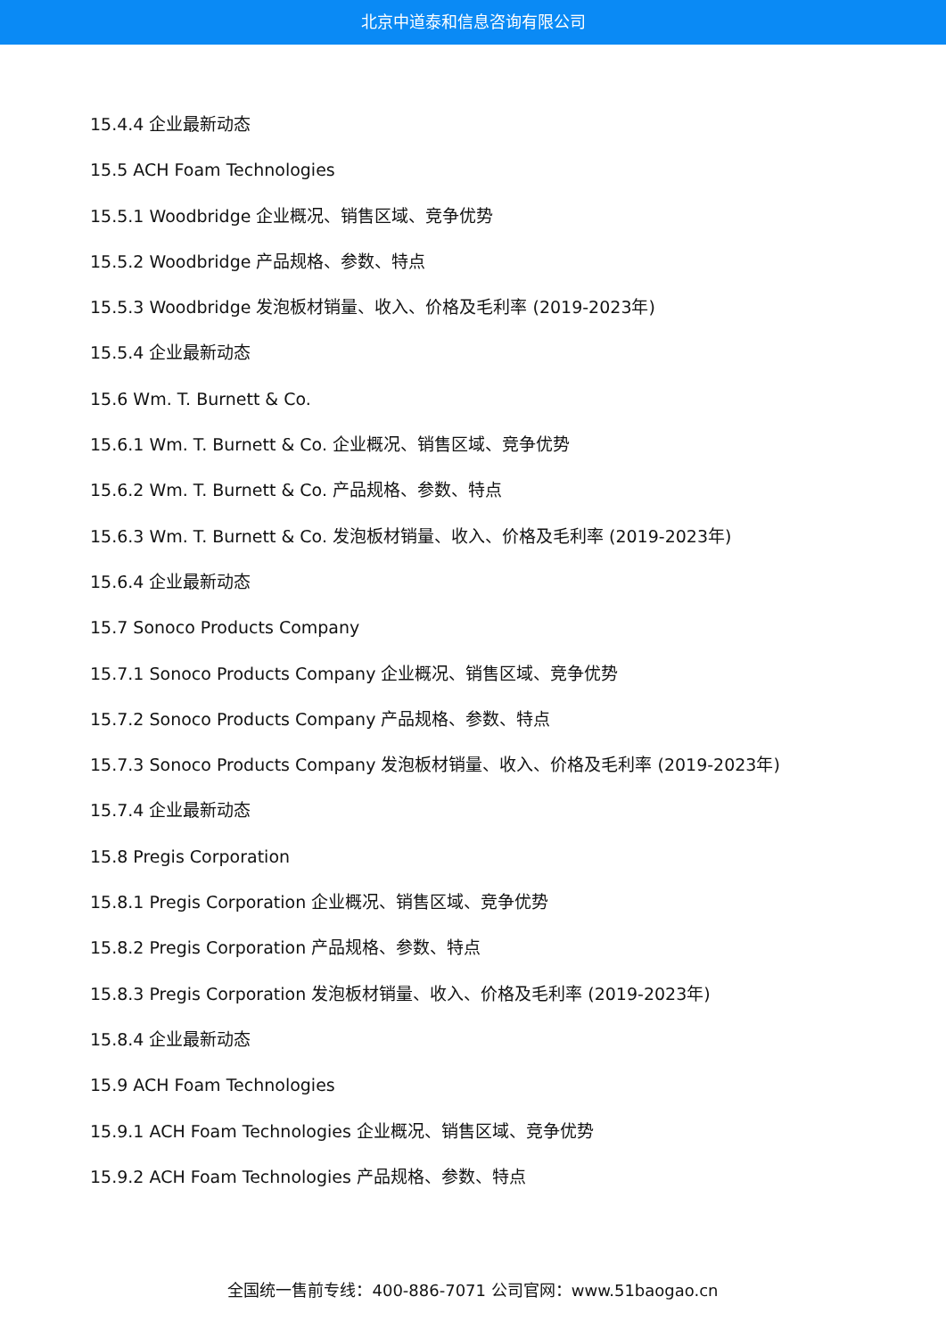北京中道泰和信息咨询有限公司
15.4.4 企业最新动态
15.5 ACH Foam Technologies
15.5.1 Woodbridge 企业概况、销售区域、竞争优势
15.5.2 Woodbridge 产品规格、参数、特点
15.5.3 Woodbridge 发泡板材销量、收入、价格及毛利率 (2019-2023年)
15.5.4 企业最新动态
15.6 Wm. T. Burnett & Co.
15.6.1 Wm. T. Burnett & Co. 企业概况、销售区域、竞争优势
15.6.2 Wm. T. Burnett & Co. 产品规格、参数、特点
15.6.3 Wm. T. Burnett & Co. 发泡板材销量、收入、价格及毛利率 (2019-2023年)
15.6.4 企业最新动态
15.7 Sonoco Products Company
15.7.1 Sonoco Products Company 企业概况、销售区域、竞争优势
15.7.2 Sonoco Products Company 产品规格、参数、特点
15.7.3 Sonoco Products Company 发泡板材销量、收入、价格及毛利率 (2019-2023年)
15.7.4 企业最新动态
15.8 Pregis Corporation
15.8.1 Pregis Corporation 企业概况、销售区域、竞争优势
15.8.2 Pregis Corporation 产品规格、参数、特点
15.8.3 Pregis Corporation 发泡板材销量、收入、价格及毛利率 (2019-2023年)
15.8.4 企业最新动态
15.9 ACH Foam Technologies
15.9.1 ACH Foam Technologies 企业概况、销售区域、竞争优势
15.9.2 ACH Foam Technologies 产品规格、参数、特点
全国统一售前专线：400-886-7071 公司官网：www.51baogao.cn